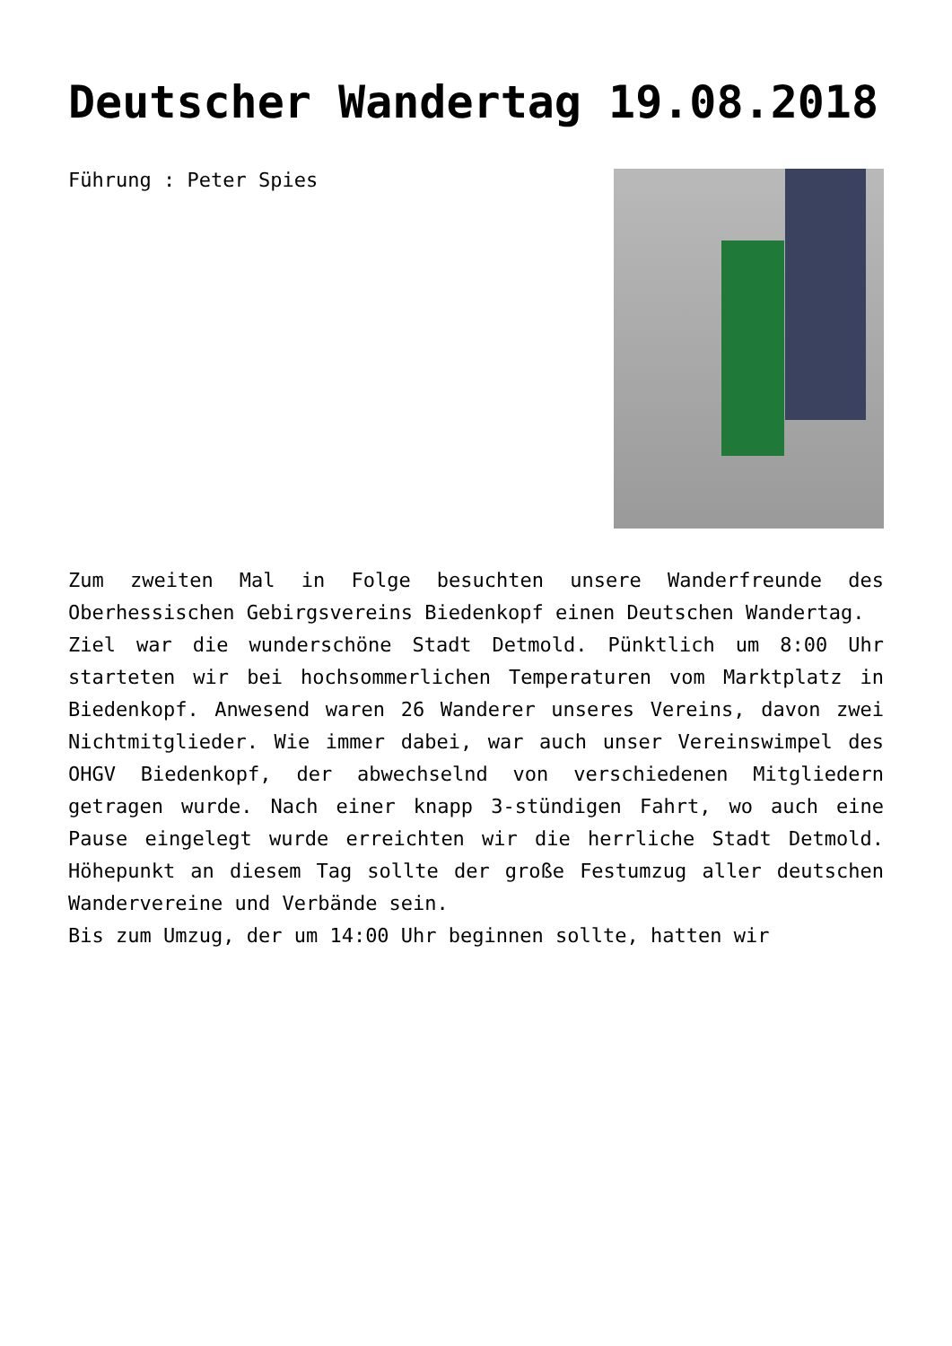Deutscher Wandertag 19.08.2018
Führung : Peter Spies
Zum zweiten Mal in Folge besuchten unsere Wanderfreunde des Oberhessischen Gebirgsvereins Biedenkopf einen Deutschen Wandertag.
Ziel war die wunderschöne Stadt Detmold. Pünktlich um 8:00 Uhr starteten wir bei hochsommerlichen Temperaturen vom Marktplatz in Biedenkopf. Anwesend waren 26 Wanderer unseres Vereins, davon zwei Nichtmitglieder. Wie immer dabei, war auch unser Vereinswimpel des OHGV Biedenkopf, der abwechselnd von verschiedenen Mitgliedern getragen wurde. Nach einer knapp 3-stündigen Fahrt, wo auch eine Pause eingelegt wurde erreichten wir die herrliche Stadt Detmold. Höhepunkt an diesem Tag sollte der große Festumzug aller deutschen Wandervereine und Verbände sein.
Bis zum Umzug, der um 14:00 Uhr beginnen sollte, hatten wir